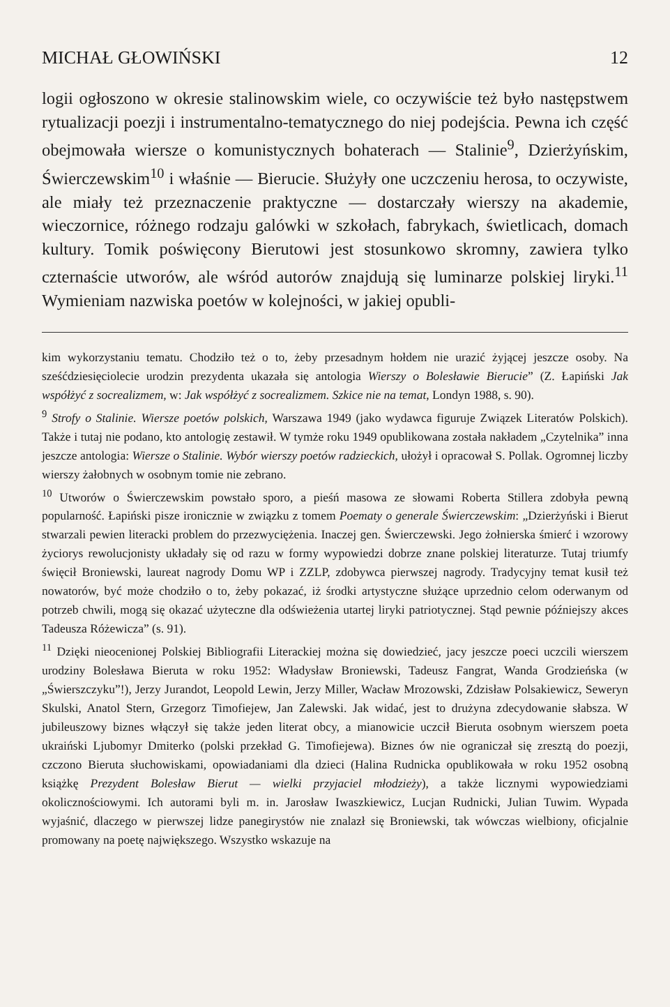MICHAŁ GŁOWIŃSKI 12
logii ogłoszono w okresie stalinowskim wiele, co oczywiście też było następstwem rytualizacji poezji i instrumentalno-tematycznego do niej podejścia. Pewna ich część obejmowała wiersze o komunistycznych bohaterach — Stalinie<sup>9</sup>, Dzierżyńskim, Świerczewskim<sup>10</sup> i właśnie — Bierucie. Służyły one uczczeniu herosa, to oczywiste, ale miały też przeznaczenie praktyczne — dostarczały wierszy na akademie, wieczornice, różnego rodzaju galówki w szkołach, fabrykach, świetlicach, domach kultury. Tomik poświęcony Bierutowi jest stosunkowo skromny, zawiera tylko czternaście utworów, ale wśród autorów znajdują się luminarze polskiej liryki.<sup>11</sup> Wymieniam nazwiska poetów w kolejności, w jakiej opubli-
kim wykorzystaniu tematu. Chodziło też o to, żeby przesadnym hołdem nie urazić żyjącej jeszcze osoby. Na sześćdziesięciolecie urodzin prezydenta ukazała się antologia Wierszy o Bolesławie Bierucie” (Z. Łapiński Jak współżyć z socrealizmem, w: Jak współżyć z socrealizmem. Szkice nie na temat, Londyn 1988, s. 90).
<sup>9</sup> Strofy o Stalinie. Wiersze poetów polskich, Warszawa 1949 (jako wydawca figuruje Związek Literatów Polskich). Także i tutaj nie podano, kto antologię zestawił. W tymże roku 1949 opublikowana została nakładem „Czytelnika” inna jeszcze antologia: Wiersze o Stalinie. Wybór wierszy poetów radzieckich, ułożył i opracował S. Pollak. Ogromnej liczby wierszy żałobnych w osobnym tomie nie zebrano.
<sup>10</sup> Utworów o Świerczewskim powstało sporo, a pieśń masowa ze słowami Roberta Stillera zdobyła pewną popularność. Łapiński pisze ironicznie w związku z tomem Poematy o generale Świerczewskim: „Dzierżyński i Bierut stwarzali pewien literacki problem do przezwyciężenia. Inaczej gen. Świerczewski. Jego żołnierska śmierć i wzorowy życiorys rewolucjonisty układały się od razu w formy wypowiedzi dobrze znane polskiej literaturze. Tutaj triumfy święcił Broniewski, laureat nagrody Domu WP i ZZLP, zdobywca pierwszej nagrody. Tradycyjny temat kusił też nowatorów, być może chodziło o to, żeby pokazać, iż środki artystyczne służące uprzednio celom oderwanym od potrzeb chwili, mogą się okazać użyteczne dla odświeżenia utartej liryki patriotycznej. Stąd pewnie późniejszy akces Tadeusza Różewicza” (s. 91).
<sup>11</sup> Dzięki nieocenionej Polskiej Bibliografii Literackiej można się dowiedzieć, jacy jeszcze poeci uczcili wierszem urodziny Bolesława Bieruta w roku 1952: Władysław Broniewski, Tadeusz Fangrat, Wanda Grodzieńska (w „Świerszczyku”!), Jerzy Jurandot, Leopold Lewin, Jerzy Miller, Wacław Mrozowski, Zdzisław Polsakiewicz, Seweryn Skulski, Anatol Stern, Grzegorz Timofiejew, Jan Zalewski. Jak widać, jest to drużyna zdecydowanie słabsza. W jubileuszowy biznes włączył się także jeden literat obcy, a mianowicie uczcił Bieruta osobnym wierszem poeta ukraiński Ljubomyr Dmiterko (polski przekład G. Timofiejewa). Biznes ów nie ograniczał się zresztą do poezji, czczono Bieruta słuchowiskami, opowiadaniami dla dzieci (Halina Rudnicka opublikowała w roku 1952 osobną książkę Prezydent Bolesław Bierut — wielki przyjaciel młodzieży), a także licznymi wypowiedziami okolicznościowymi. Ich autorami byli m. in. Jarosław Iwaszkiewicz, Lucjan Rudnicki, Julian Tuwim. Wypada wyjaśnić, dlaczego w pierwszej lidze panegirystów nie znalazł się Broniewski, tak wówczas wielbiony, oficjalnie promowany na poetę największego. Wszystko wskazuje na